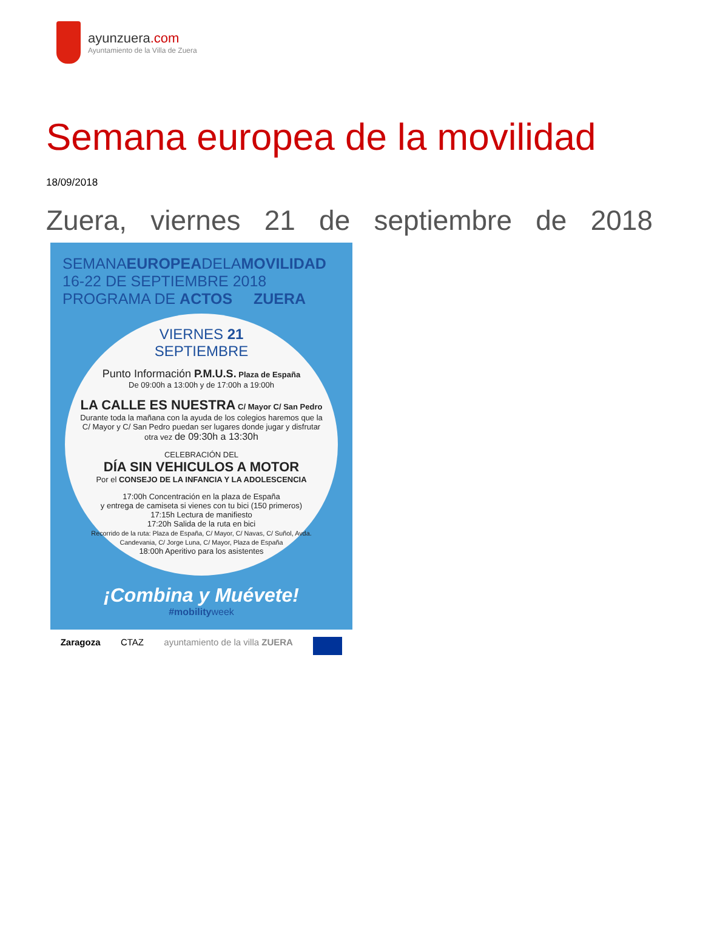ayunzuera.com
Ayuntamiento de la Villa de Zuera
Semana europea de la movilidad
18/09/2018
Zuera, viernes 21 de septiembre de 2018
SEMANAEUROPEADELAMOVILIDAD
16-22 DE SEPTIEMBRE 2018
PROGRAMA DE ACTOS ZUERA
VIERNES 21
SEPTIEMBRE
Punto Información P.M.U.S. Plaza de España
De 09:00h a 13:00h y de 17:00h a 19:00h
LA CALLE ES NUESTRA C/ Mayor C/ San Pedro
Durante toda la mañana con la ayuda de los colegios haremos que la C/ Mayor y C/ San Pedro puedan ser lugares donde jugar y disfrutar otra vez de 09:30h a 13:30h
CELEBRACIÓN DEL
DÍA SIN VEHICULOS A MOTOR
Por el CONSEJO DE LA INFANCIA Y LA ADOLESCENCIA
17:00h Concentración en la plaza de España
y entrega de camiseta si vienes con tu bici (150 primeros)
17:15h Lectura de manifiesto
17:20h Salida de la ruta en bici
Recorrido de la ruta: Plaza de España, C/ Mayor, C/ Navas, C/ Suñol, Avda. Candevania, C/ Jorge Luna, C/ Mayor, Plaza de España
18:00h Aperitivo para los asistentes
¡Combina y Muévete!
#mobilityweek
Zaragoza CTAZ ayuntamiento de la villa ZUERA